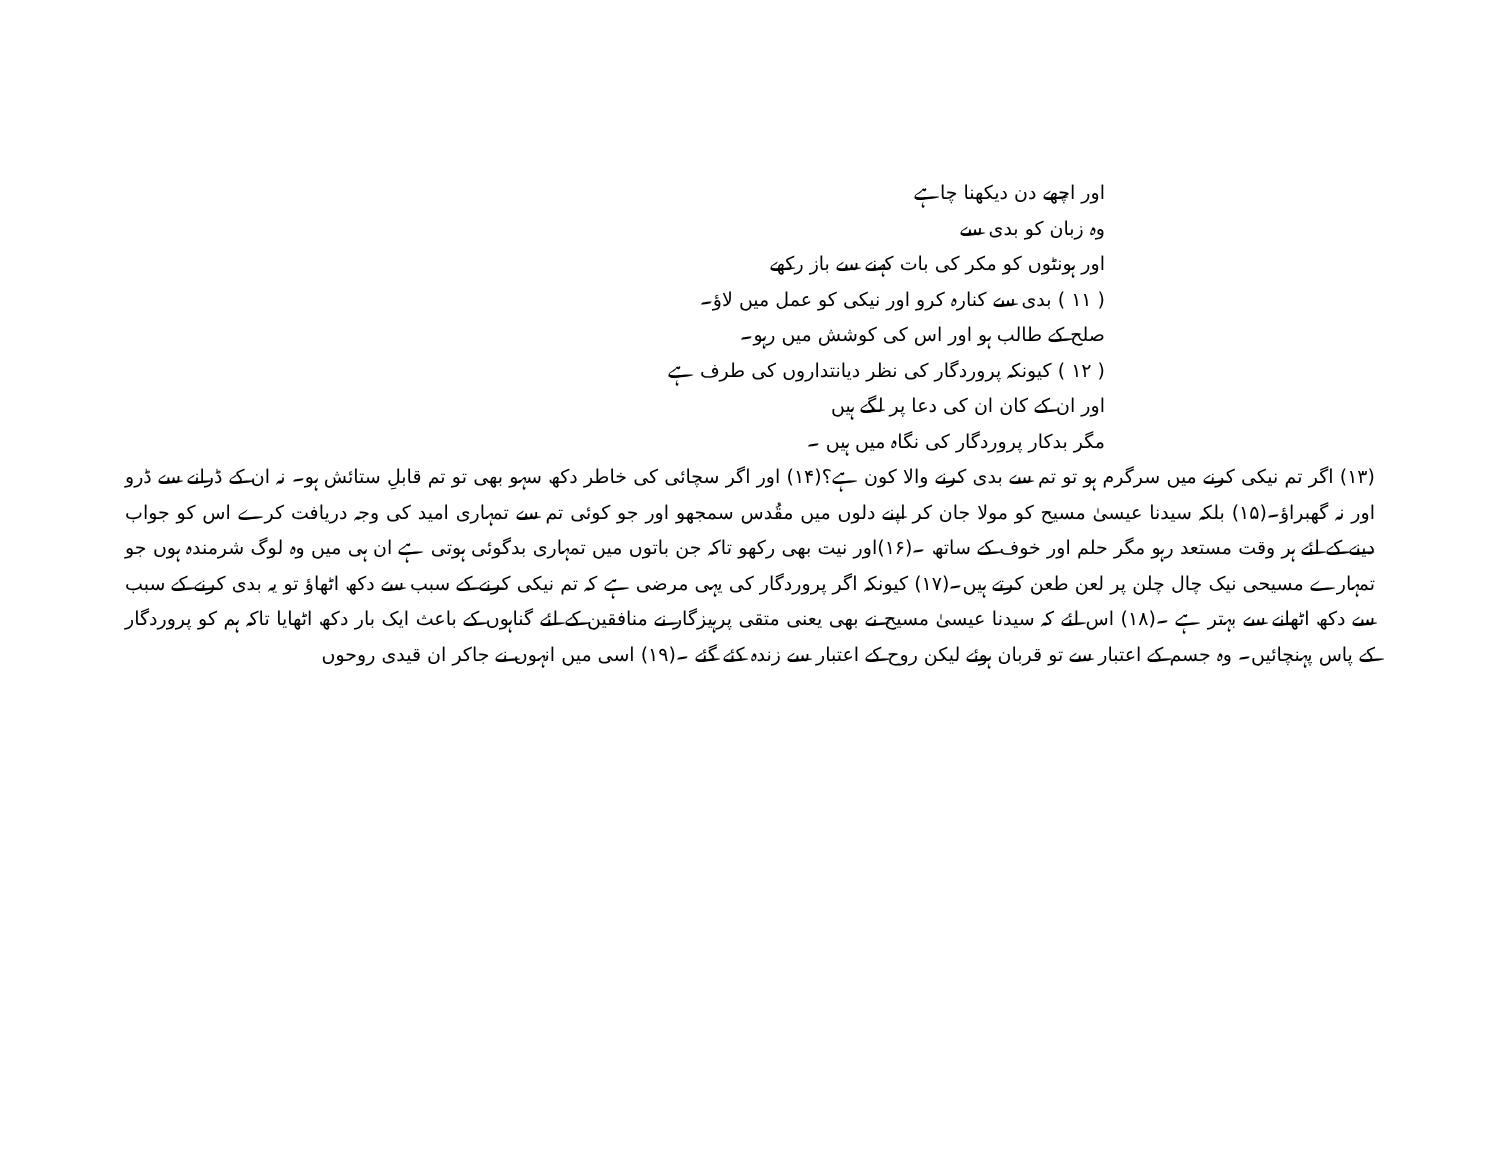اور اچھے دن دیکھنا چاہے
وہ زبان کو بدی سے
اور ہونٹوں کو مکر کی بات کہنے سے باز رکھے
( ۱۱ ) بدی سے کنارہ کرو اور نیکی کو عمل میں لاؤ۔
صلح کے طالب ہو اور اس کی کوشش میں رہو۔
( ۱۲ ) کیونکہ پروردگار کی نظر دیانتداروں کی طرف ہے
اور ان کے کان ان کی دعا پر لگے ہیں
مگر بدکار پروردگار کی نگاہ میں ہیں ۔
(۱۳) اگر تم نیکی کرنے میں سرگرم ہو تو تم سے بدی کرنے والا کون ہے؟(۱۴) اور اگر سچائی کی خاطر دکھ سہو بھی تو تم قابلِ ستائش ہو۔ نہ ان کے ڈرانے سے ڈرو اور نہ گھبراؤ۔(۱۵) بلکہ سیدنا عیسیٰ مسیح کو مولا جان کر اپنے دلوں میں مقُدس سمجھو اور جو کوئی تم سے تمہاری امید کی وجہ دریافت کرے اس کو جواب دینے کے لئے ہر وقت مستعد رہو مگر حلم اور خوف کے ساتھ ۔(۱۶)اور نیت بھی رکھو تاکہ جن باتوں میں تمہاری بدگوئی ہوتی ہے ان ہی میں وہ لوگ شرمندہ ہوں جو تمہارے مسیحی نیک چال چلن پر لعن طعن کرتے ہیں۔(۱۷) کیونکہ اگر پروردگار کی یہی مرضی ہے کہ تم نیکی کرنے کے سبب سے دکھ اٹھاؤ تو یہ بدی کرنے کے سبب سے دکھ اٹھانے سے بہتر ہے ۔(۱۸) اس لئے کہ سیدنا عیسیٰ مسیح نے بھی یعنی متقی پرہیزگار نے منافقین کے لئے گناہوں کے باعث ایک بار دکھ اٹھایا تاکہ ہم کو پروردگار کے پاس پہنچائیں۔ وہ جسم کے اعتبار سے تو قربان ہوئے لیکن روح کے اعتبار سے زندہ کئے گئے ۔(۱۹) اسی میں انہوں نے جاکر ان قیدی روحوں